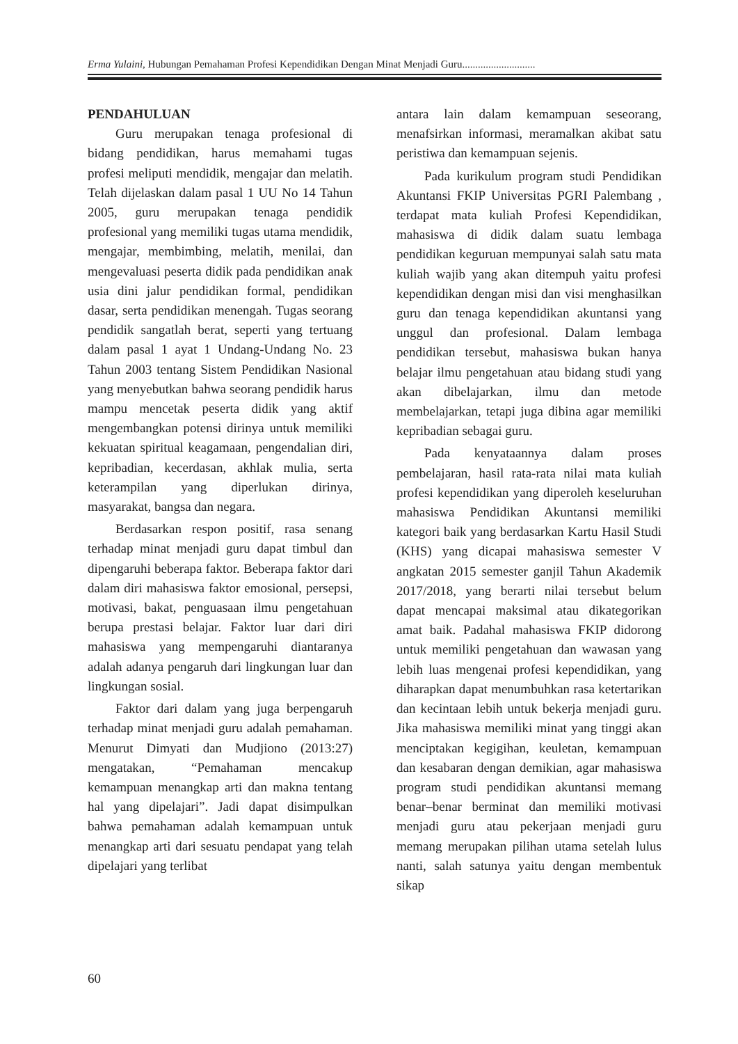Erma Yulaini, Hubungan Pemahaman Profesi Kependidikan Dengan Minat Menjadi Guru............................
PENDAHULUAN
Guru merupakan tenaga profesional di bidang pendidikan, harus memahami tugas profesi meliputi mendidik, mengajar dan melatih. Telah dijelaskan dalam pasal 1 UU No 14 Tahun 2005, guru merupakan tenaga pendidik profesional yang memiliki tugas utama mendidik, mengajar, membimbing, melatih, menilai, dan mengevaluasi peserta didik pada pendidikan anak usia dini jalur pendidikan formal, pendidikan dasar, serta pendidikan menengah. Tugas seorang pendidik sangatlah berat, seperti yang tertuang dalam pasal 1 ayat 1 Undang-Undang No. 23 Tahun 2003 tentang Sistem Pendidikan Nasional yang menyebutkan bahwa seorang pendidik harus mampu mencetak peserta didik yang aktif mengembangkan potensi dirinya untuk memiliki kekuatan spiritual keagamaan, pengendalian diri, kepribadian, kecerdasan, akhlak mulia, serta keterampilan yang diperlukan dirinya, masyarakat, bangsa dan negara.
Berdasarkan respon positif, rasa senang terhadap minat menjadi guru dapat timbul dan dipengaruhi beberapa faktor. Beberapa faktor dari dalam diri mahasiswa faktor emosional, persepsi, motivasi, bakat, penguasaan ilmu pengetahuan berupa prestasi belajar. Faktor luar dari diri mahasiswa yang mempengaruhi diantaranya adalah adanya pengaruh dari lingkungan luar dan lingkungan sosial.
Faktor dari dalam yang juga berpengaruh terhadap minat menjadi guru adalah pemahaman. Menurut Dimyati dan Mudjiono (2013:27) mengatakan, “Pemahaman mencakup kemampuan menangkap arti dan makna tentang hal yang dipelajari”. Jadi dapat disimpulkan bahwa pemahaman adalah kemampuan untuk menangkap arti dari sesuatu pendapat yang telah dipelajari yang terlibat
antara lain dalam kemampuan seseorang, menafsirkan informasi, meramalkan akibat satu peristiwa dan kemampuan sejenis.
Pada kurikulum program studi Pendidikan Akuntansi FKIP Universitas PGRI Palembang , terdapat mata kuliah Profesi Kependidikan, mahasiswa di didik dalam suatu lembaga pendidikan keguruan mempunyai salah satu mata kuliah wajib yang akan ditempuh yaitu profesi kependidikan dengan misi dan visi menghasilkan guru dan tenaga kependidikan akuntansi yang unggul dan profesional. Dalam lembaga pendidikan tersebut, mahasiswa bukan hanya belajar ilmu pengetahuan atau bidang studi yang akan dibelajarkan, ilmu dan metode membelajarkan, tetapi juga dibina agar memiliki kepribadian sebagai guru.
Pada kenyataannya dalam proses pembelajaran, hasil rata-rata nilai mata kuliah profesi kependidikan yang diperoleh keseluruhan mahasiswa Pendidikan Akuntansi memiliki kategori baik yang berdasarkan Kartu Hasil Studi (KHS) yang dicapai mahasiswa semester V angkatan 2015 semester ganjil Tahun Akademik 2017/2018, yang berarti nilai tersebut belum dapat mencapai maksimal atau dikategorikan amat baik. Padahal mahasiswa FKIP didorong untuk memiliki pengetahuan dan wawasan yang lebih luas mengenai profesi kependidikan, yang diharapkan dapat menumbuhkan rasa ketertarikan dan kecintaan lebih untuk bekerja menjadi guru. Jika mahasiswa memiliki minat yang tinggi akan menciptakan kegigihan, keuletan, kemampuan dan kesabaran dengan demikian, agar mahasiswa program studi pendidikan akuntansi memang benar–benar berminat dan memiliki motivasi menjadi guru atau pekerjaan menjadi guru memang merupakan pilihan utama setelah lulus nanti, salah satunya yaitu dengan membentuk sikap
60